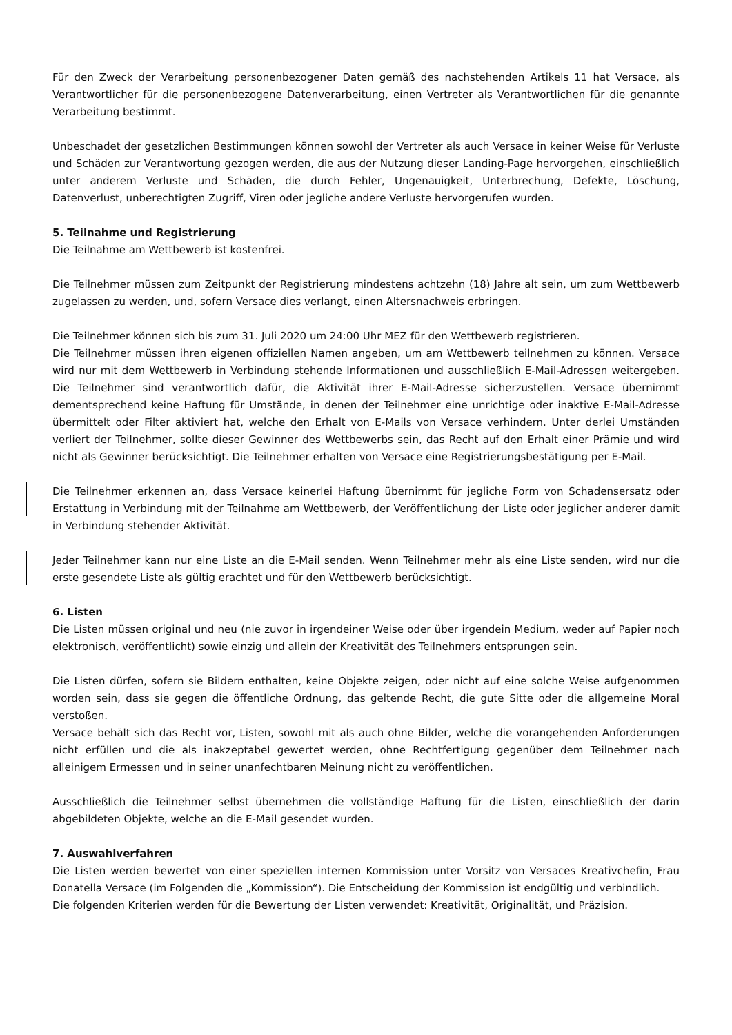Für den Zweck der Verarbeitung personenbezogener Daten gemäß des nachstehenden Artikels 11 hat Versace, als Verantwortlicher für die personenbezogene Datenverarbeitung, einen Vertreter als Verantwortlichen für die genannte Verarbeitung bestimmt.
Unbeschadet der gesetzlichen Bestimmungen können sowohl der Vertreter als auch Versace in keiner Weise für Verluste und Schäden zur Verantwortung gezogen werden, die aus der Nutzung dieser Landing-Page hervorgehen, einschließlich unter anderem Verluste und Schäden, die durch Fehler, Ungenauigkeit, Unterbrechung, Defekte, Löschung, Datenverlust, unberechtigten Zugriff, Viren oder jegliche andere Verluste hervorgerufen wurden.
5. Teilnahme und Registrierung
Die Teilnahme am Wettbewerb ist kostenfrei.
Die Teilnehmer müssen zum Zeitpunkt der Registrierung mindestens achtzehn (18) Jahre alt sein, um zum Wettbewerb zugelassen zu werden, und, sofern Versace dies verlangt, einen Altersnachweis erbringen.
Die Teilnehmer können sich bis zum 31. Juli 2020 um 24:00 Uhr MEZ für den Wettbewerb registrieren.
Die Teilnehmer müssen ihren eigenen offiziellen Namen angeben, um am Wettbewerb teilnehmen zu können. Versace wird nur mit dem Wettbewerb in Verbindung stehende Informationen und ausschließlich E-Mail-Adressen weitergeben. Die Teilnehmer sind verantwortlich dafür, die Aktivität ihrer E-Mail-Adresse sicherzustellen. Versace übernimmt dementsprechend keine Haftung für Umstände, in denen der Teilnehmer eine unrichtige oder inaktive E-Mail-Adresse übermittelt oder Filter aktiviert hat, welche den Erhalt von E-Mails von Versace verhindern. Unter derlei Umständen verliert der Teilnehmer, sollte dieser Gewinner des Wettbewerbs sein, das Recht auf den Erhalt einer Prämie und wird nicht als Gewinner berücksichtigt. Die Teilnehmer erhalten von Versace eine Registrierungsbestätigung per E-Mail.
Die Teilnehmer erkennen an, dass Versace keinerlei Haftung übernimmt für jegliche Form von Schadensersatz oder Erstattung in Verbindung mit der Teilnahme am Wettbewerb, der Veröffentlichung der Liste oder jeglicher anderer damit in Verbindung stehender Aktivität.
Jeder Teilnehmer kann nur eine Liste an die E-Mail senden. Wenn Teilnehmer mehr als eine Liste senden, wird nur die erste gesendete Liste als gültig erachtet und für den Wettbewerb berücksichtigt.
6. Listen
Die Listen müssen original und neu (nie zuvor in irgendeiner Weise oder über irgendein Medium, weder auf Papier noch elektronisch, veröffentlicht) sowie einzig und allein der Kreativität des Teilnehmers entsprungen sein.
Die Listen dürfen, sofern sie Bildern enthalten, keine Objekte zeigen, oder nicht auf eine solche Weise aufgenommen worden sein, dass sie gegen die öffentliche Ordnung, das geltende Recht, die gute Sitte oder die allgemeine Moral verstoßen.
Versace behält sich das Recht vor, Listen, sowohl mit als auch ohne Bilder, welche die vorangehenden Anforderungen nicht erfüllen und die als inakzeptabel gewertet werden, ohne Rechtfertigung gegenüber dem Teilnehmer nach alleinigem Ermessen und in seiner unanfechtbaren Meinung nicht zu veröffentlichen.
Ausschließlich die Teilnehmer selbst übernehmen die vollständige Haftung für die Listen, einschließlich der darin abgebildeten Objekte, welche an die E-Mail gesendet wurden.
7. Auswahlverfahren
Die Listen werden bewertet von einer speziellen internen Kommission unter Vorsitz von Versaces Kreativchefin, Frau Donatella Versace (im Folgenden die „Kommission“). Die Entscheidung der Kommission ist endgültig und verbindlich.
Die folgenden Kriterien werden für die Bewertung der Listen verwendet: Kreativität, Originalität, und Präzision.